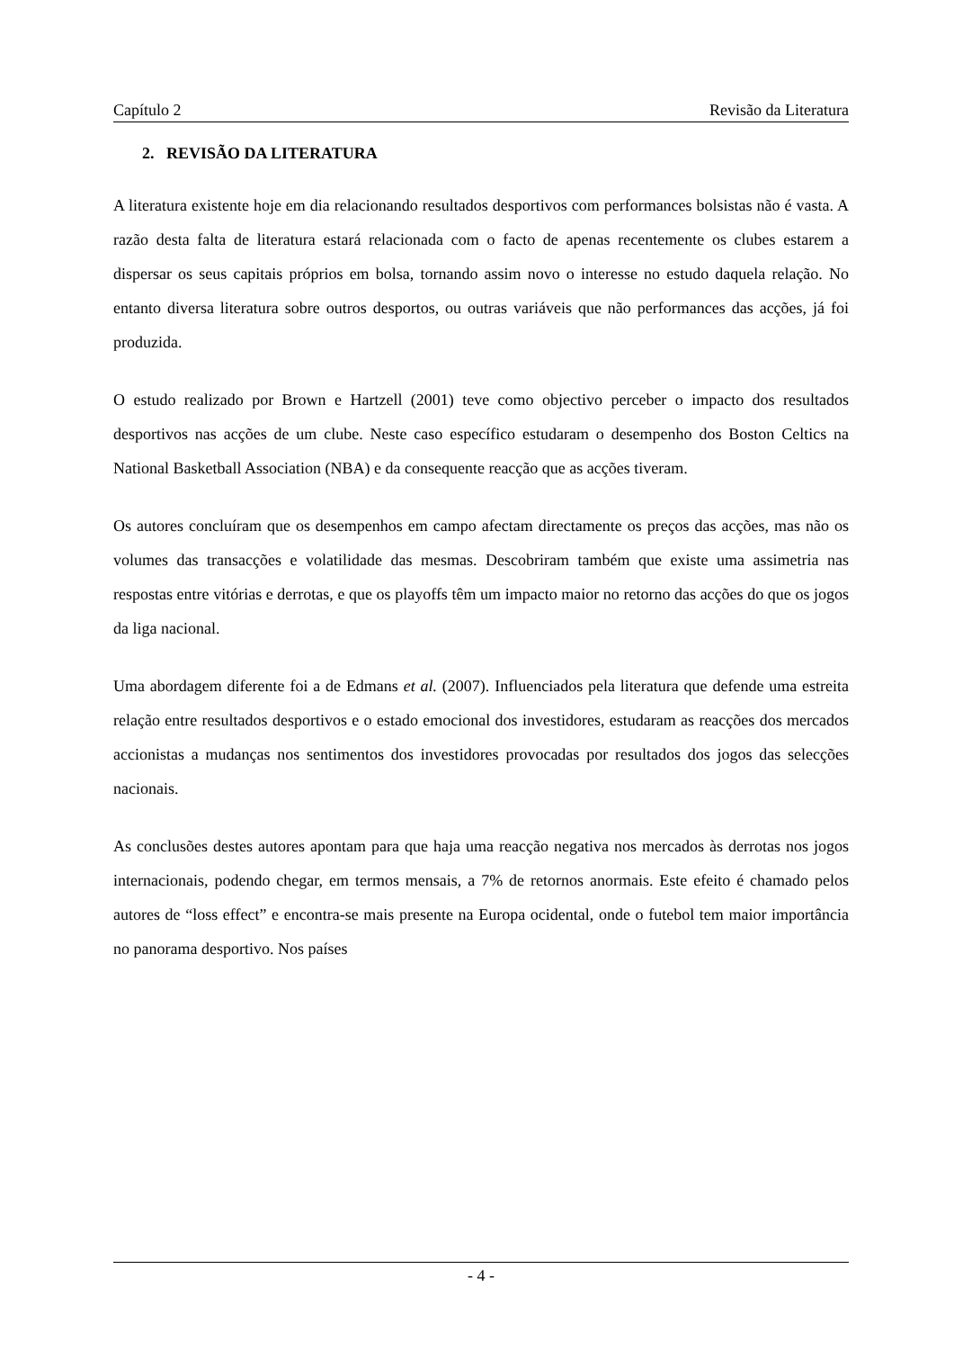Capítulo 2 Revisão da Literatura
2. REVISÃO DA LITERATURA
A literatura existente hoje em dia relacionando resultados desportivos com performances bolsistas não é vasta. A razão desta falta de literatura estará relacionada com o facto de apenas recentemente os clubes estarem a dispersar os seus capitais próprios em bolsa, tornando assim novo o interesse no estudo daquela relação. No entanto diversa literatura sobre outros desportos, ou outras variáveis que não performances das acções, já foi produzida.
O estudo realizado por Brown e Hartzell (2001) teve como objectivo perceber o impacto dos resultados desportivos nas acções de um clube. Neste caso específico estudaram o desempenho dos Boston Celtics na National Basketball Association (NBA) e da consequente reacção que as acções tiveram.
Os autores concluíram que os desempenhos em campo afectam directamente os preços das acções, mas não os volumes das transacções e volatilidade das mesmas. Descobriram também que existe uma assimetria nas respostas entre vitórias e derrotas, e que os playoffs têm um impacto maior no retorno das acções do que os jogos da liga nacional.
Uma abordagem diferente foi a de Edmans et al. (2007). Influenciados pela literatura que defende uma estreita relação entre resultados desportivos e o estado emocional dos investidores, estudaram as reacções dos mercados accionistas a mudanças nos sentimentos dos investidores provocadas por resultados dos jogos das selecções nacionais.
As conclusões destes autores apontam para que haja uma reacção negativa nos mercados às derrotas nos jogos internacionais, podendo chegar, em termos mensais, a 7% de retornos anormais. Este efeito é chamado pelos autores de “loss effect” e encontra-se mais presente na Europa ocidental, onde o futebol tem maior importância no panorama desportivo. Nos países
- 4 -